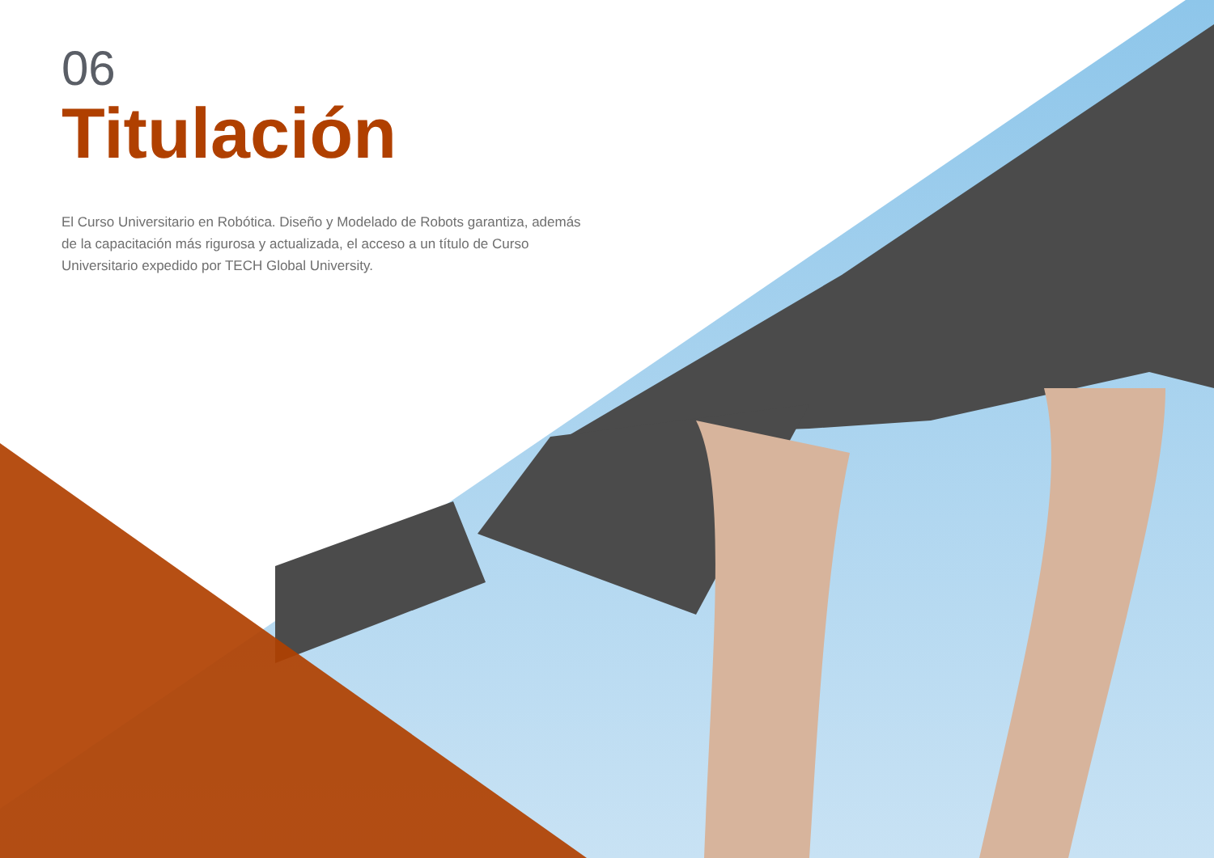06
Titulación
El Curso Universitario en Robótica. Diseño y Modelado de Robots garantiza, además de la capacitación más rigurosa y actualizada, el acceso a un título de Curso Universitario expedido por TECH Global University.